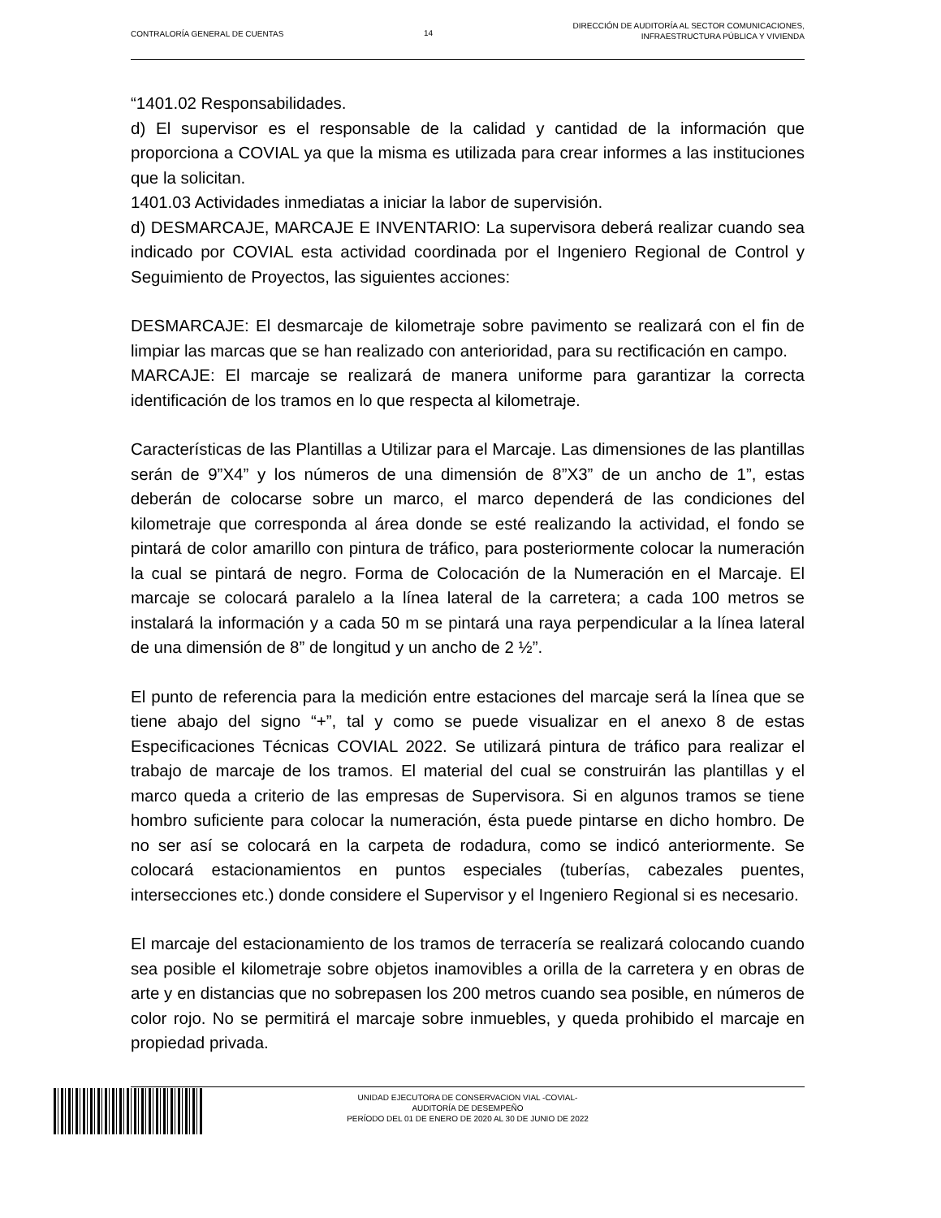CONTRALORÍA GENERAL DE CUENTAS 14
DIRECCIÓN DE AUDITORÍA AL SECTOR COMUNICACIONES,
INFRAESTRUCTURA PÚBLICA Y VIVIENDA
“1401.02 Responsabilidades.
d) El supervisor es el responsable de la calidad y cantidad de la información que proporciona a COVIAL ya que la misma es utilizada para crear informes a las instituciones que la solicitan.
1401.03 Actividades inmediatas a iniciar la labor de supervisión.
d) DESMARCAJE, MARCAJE E INVENTARIO: La supervisora deberá realizar cuando sea indicado por COVIAL esta actividad coordinada por el Ingeniero Regional de Control y Seguimiento de Proyectos, las siguientes acciones:
DESMARCAJE: El desmarcaje de kilometraje sobre pavimento se realizará con el fin de limpiar las marcas que se han realizado con anterioridad, para su rectificación en campo.
MARCAJE: El marcaje se realizará de manera uniforme para garantizar la correcta identificación de los tramos en lo que respecta al kilometraje.
Características de las Plantillas a Utilizar para el Marcaje. Las dimensiones de las plantillas serán de 9”X4” y los números de una dimensión de 8”X3” de un ancho de 1”, estas deberán de colocarse sobre un marco, el marco dependerá de las condiciones del kilometraje que corresponda al área donde se esté realizando la actividad, el fondo se pintará de color amarillo con pintura de tráfico, para posteriormente colocar la numeración la cual se pintará de negro. Forma de Colocación de la Numeración en el Marcaje. El marcaje se colocará paralelo a la línea lateral de la carretera; a cada 100 metros se instalará la información y a cada 50 m se pintará una raya perpendicular a la línea lateral de una dimensión de 8” de longitud y un ancho de 2 ½”.
El punto de referencia para la medición entre estaciones del marcaje será la línea que se tiene abajo del signo “+”, tal y como se puede visualizar en el anexo 8 de estas Especificaciones Técnicas COVIAL 2022. Se utilizará pintura de tráfico para realizar el trabajo de marcaje de los tramos. El material del cual se construirán las plantillas y el marco queda a criterio de las empresas de Supervisora. Si en algunos tramos se tiene hombro suficiente para colocar la numeración, ésta puede pintarse en dicho hombro. De no ser así se colocará en la carpeta de rodadura, como se indicó anteriormente. Se colocará estacionamientos en puntos especiales (tuberías, cabezales puentes, intersecciones etc.) donde considere el Supervisor y el Ingeniero Regional si es necesario.
El marcaje del estacionamiento de los tramos de terracería se realizará colocando cuando sea posible el kilometraje sobre objetos inamovibles a orilla de la carretera y en obras de arte y en distancias que no sobrepasen los 200 metros cuando sea posible, en números de color rojo. No se permitirá el marcaje sobre inmuebles, y queda prohibido el marcaje en propiedad privada.
UNIDAD EJECUTORA DE CONSERVACION VIAL -COVIAL-
AUDITORÍA DE DESEMPEÑO
PERÍODO DEL 01 DE ENERO DE 2020 AL 30 DE JUNIO DE 2022